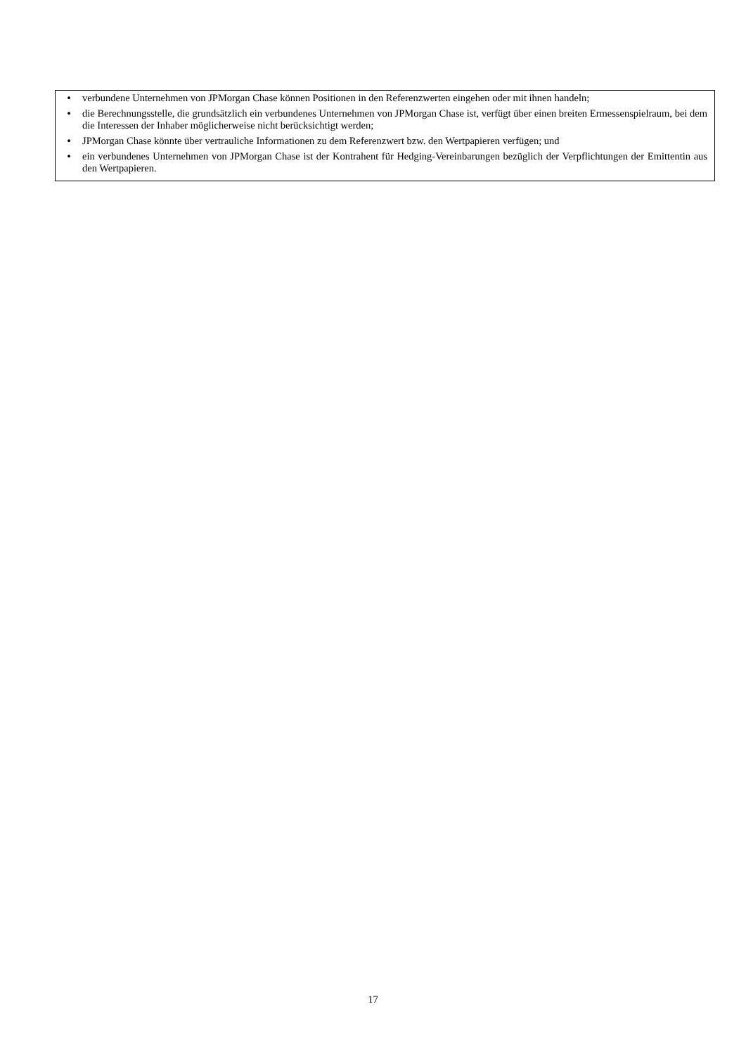• verbundene Unternehmen von JPMorgan Chase können Positionen in den Referenzwerten eingehen oder mit ihnen handeln;
• die Berechnungsstelle, die grundsätzlich ein verbundenes Unternehmen von JPMorgan Chase ist, verfügt über einen breiten Ermessenspielraum, bei dem die Interessen der Inhaber möglicherweise nicht berücksichtigt werden;
• JPMorgan Chase könnte über vertrauliche Informationen zu dem Referenzwert bzw. den Wertpapieren verfügen; und
• ein verbundenes Unternehmen von JPMorgan Chase ist der Kontrahent für Hedging-Vereinbarungen bezüglich der Verpflichtungen der Emittentin aus den Wertpapieren.
17